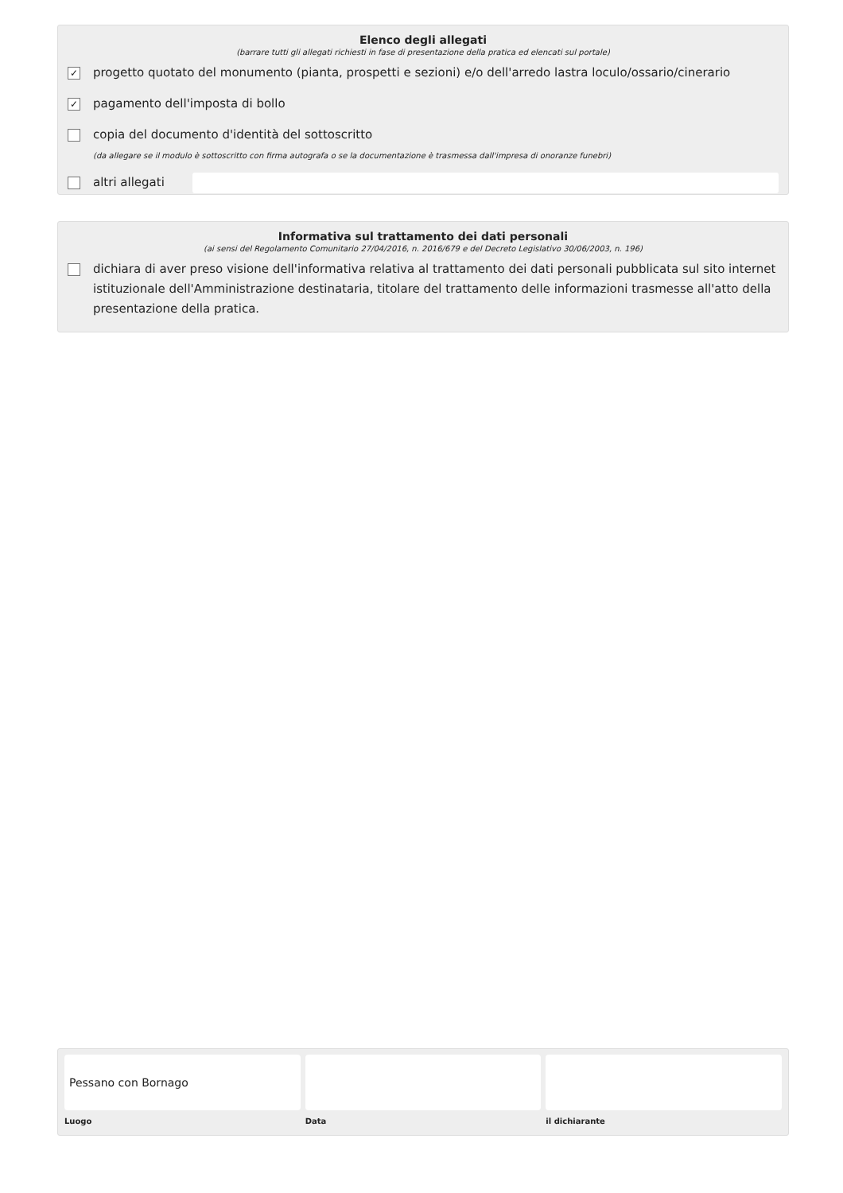Elenco degli allegati
(barrare tutti gli allegati richiesti in fase di presentazione della pratica ed elencati sul portale)
✓ progetto quotato del monumento (pianta, prospetti e sezioni) e/o dell'arredo lastra loculo/ossario/cinerario
✓ pagamento dell'imposta di bollo
copia del documento d'identità del sottoscritto
(da allegare se il modulo è sottoscritto con firma autografa o se la documentazione è trasmessa dall'impresa di onoranze funebri)
altri allegati
Informativa sul trattamento dei dati personali
(ai sensi del Regolamento Comunitario 27/04/2016, n. 2016/679 e del Decreto Legislativo 30/06/2003, n. 196)
dichiara di aver preso visione dell'informativa relativa al trattamento dei dati personali pubblicata sul sito internet istituzionale dell'Amministrazione destinataria, titolare del trattamento delle informazioni trasmesse all'atto della presentazione della pratica.
Pessano con Bornago
Luogo
Data il dichiarante